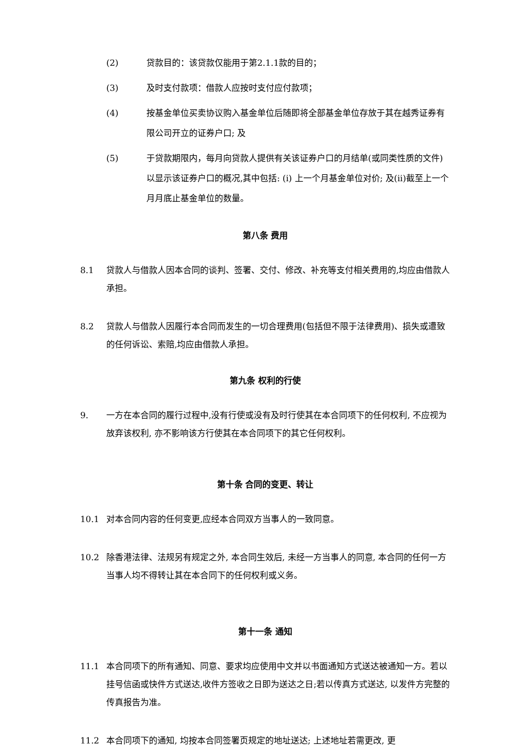(2) 贷款目的：该贷款仅能用于第2.1.1款的目的；
(3) 及时支付款项：借款人应按时支付应付款项；
(4) 按基金单位买卖协议购入基金单位后随即将全部基金单位存放于其在越秀证券有限公司开立的证券户口; 及
(5) 于贷款期限内，每月向贷款人提供有关该证券户口的月结单(或同类性质的文件)以显示该证券户口的概况,其中包括: (i) 上一个月基金单位对价; 及(ii)截至上一个月月底止基金单位的数量。
第八条 费用
8.1 贷款人与借款人因本合同的谈判、签署、交付、修改、补充等支付相关费用的,均应由借款人承担。
8.2 贷款人与借款人因履行本合同而发生的一切合理费用(包括但不限于法律费用)、损失或遭致的任何诉讼、索赔,均应由借款人承担。
第九条 权利的行使
9. 一方在本合同的履行过程中,没有行使或没有及时行使其在本合同项下的任何权利, 不应视为放弃该权利, 亦不影响该方行使其在本合同项下的其它任何权利。
第十条 合同的变更、转让
10.1 对本合同内容的任何变更,应经本合同双方当事人的一致同意。
10.2 除香港法律、法规另有规定之外, 本合同生效后, 未经一方当事人的同意, 本合同的任何一方当事人均不得转让其在本合同下的任何权利或义务。
第十一条 通知
11.1 本合同项下的所有通知、同意、要求均应使用中文并以书面通知方式送达被通知一方。若以挂号信函或快件方式送达,收件方签收之日即为送达之日;若以传真方式送达, 以发件方完整的传真报告为准。
11.2 本合同项下的通知, 均按本合同签署页规定的地址送达; 上述地址若需更改, 更